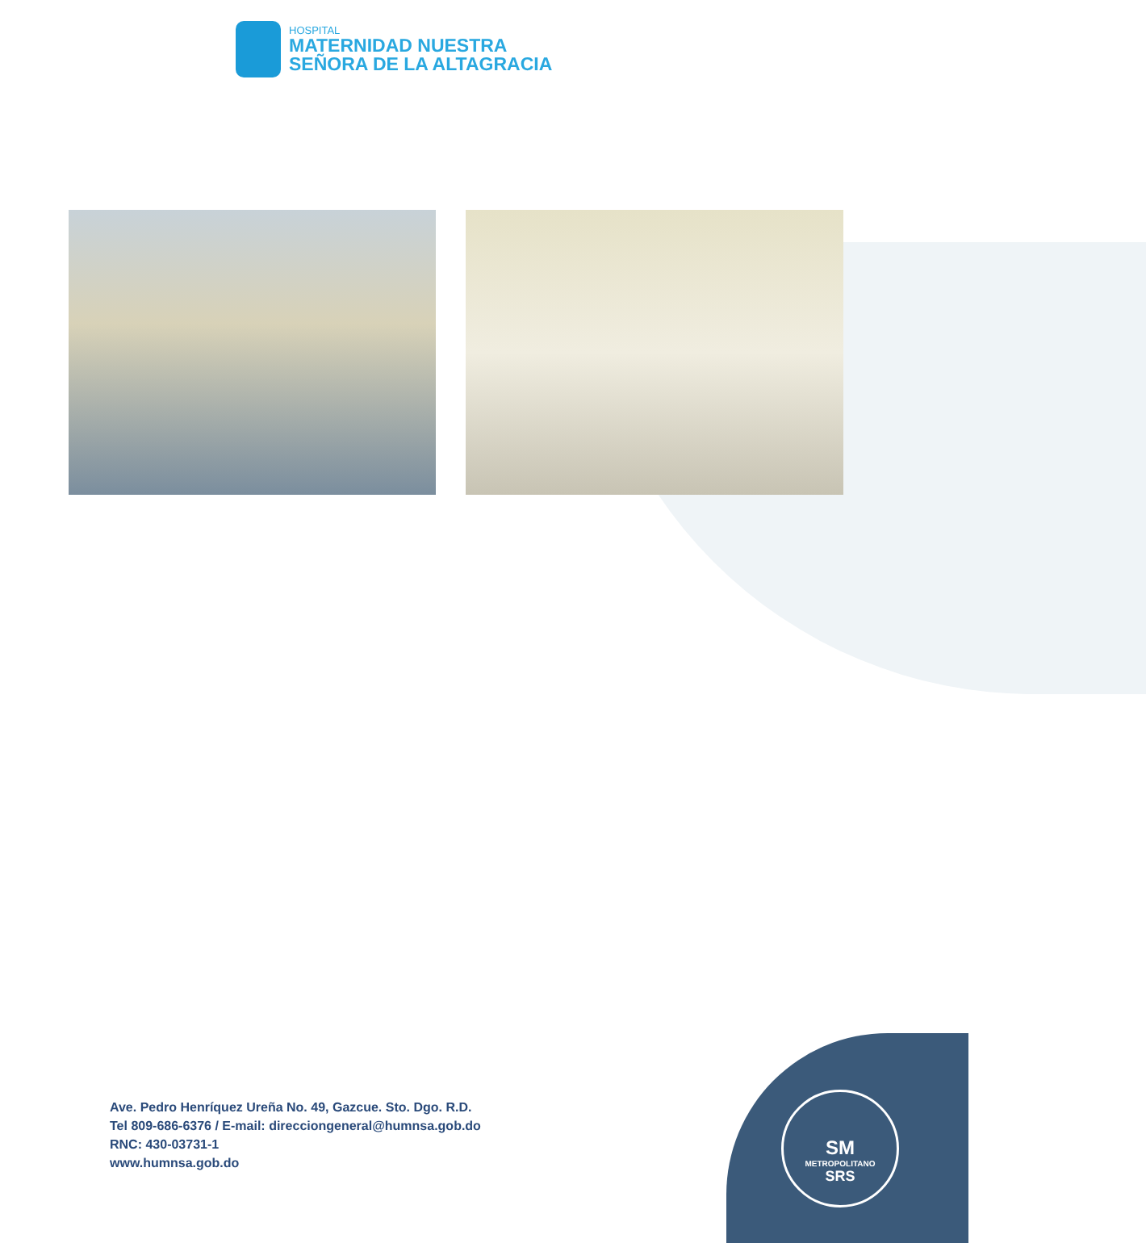HOSPITAL
MATERNIDAD NUESTRA
SEÑORA DE LA ALTAGRACIA
SM
METROPOLITANO
SRS
Ave. Pedro Henríquez Ureña No. 49, Gazcue. Sto. Dgo. R.D.
Tel 809-686-6376 / E-mail: direcciongeneral@humnsa.gob.do
RNC: 430-03731-1
www.humnsa.gob.do